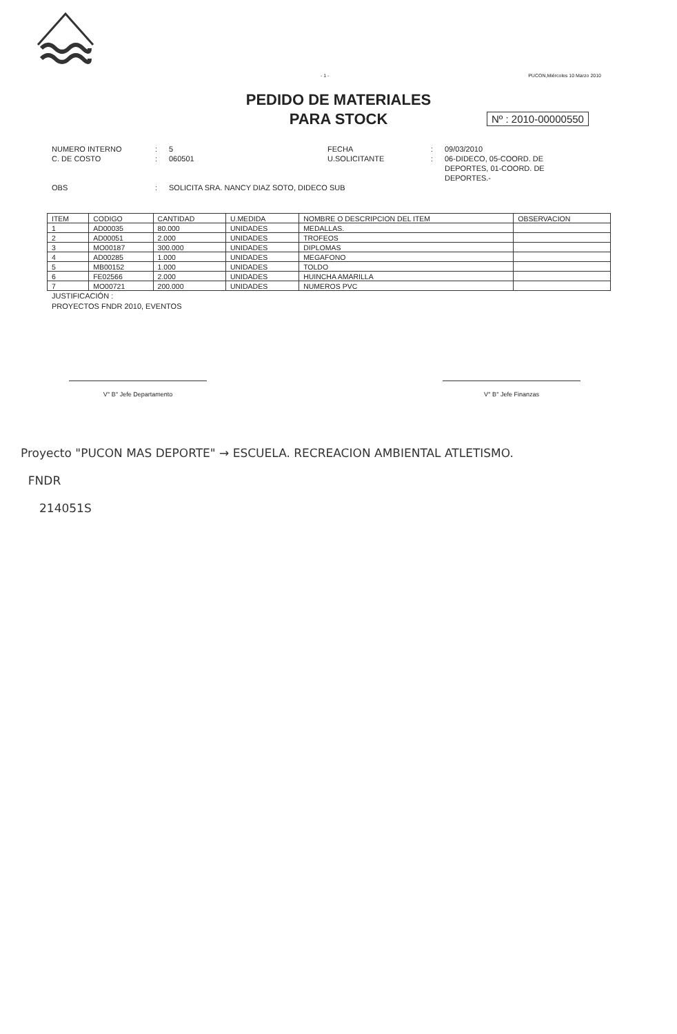- 1 - PUCON,Miércoles 10 Marzo 2010
PEDIDO DE MATERIALES
PARA STOCK
Nº : 2010-00000550
NUMERO INTERNO: 5 FECHA: 09/03/2010 C. DE COSTO: 060501 U.SOLICITANTE: 06-DIDECO, 05-COORD. DE DEPORTES, 01-COORD. DE DEPORTES.- OBS: SOLICITA SRA. NANCY DIAZ SOTO, DIDECO SUB
| ITEM | CODIGO | CANTIDAD | U.MEDIDA | NOMBRE O DESCRIPCION DEL ITEM | OBSERVACION |
| --- | --- | --- | --- | --- | --- |
| 1 | AD00035 | 80.000 | UNIDADES | MEDALLAS. | |
| 2 | AD00051 | 2.000 | UNIDADES | TROFEOS | |
| 3 | MO00187 | 300.000 | UNIDADES | DIPLOMAS | |
| 4 | AD00285 | 1.000 | UNIDADES | MEGAFONO | |
| 5 | MB00152 | 1.000 | UNIDADES | TOLDO | |
| 6 | FE02566 | 2.000 | UNIDADES | HUINCHA AMARILLA | |
| 7 | MO00721 | 200.000 | UNIDADES | NUMEROS PVC | |
JUSTIFICACIÓN :
PROYECTOS FNDR 2010, EVENTOS
V° B° Jefe Departamento V° B° Jefe Finanzas
Proyecto "PUCON MAS DEPORTE" → ESCUELA. RECREACION AMBIENTAL ATLETISMO.
FNDR
214051S